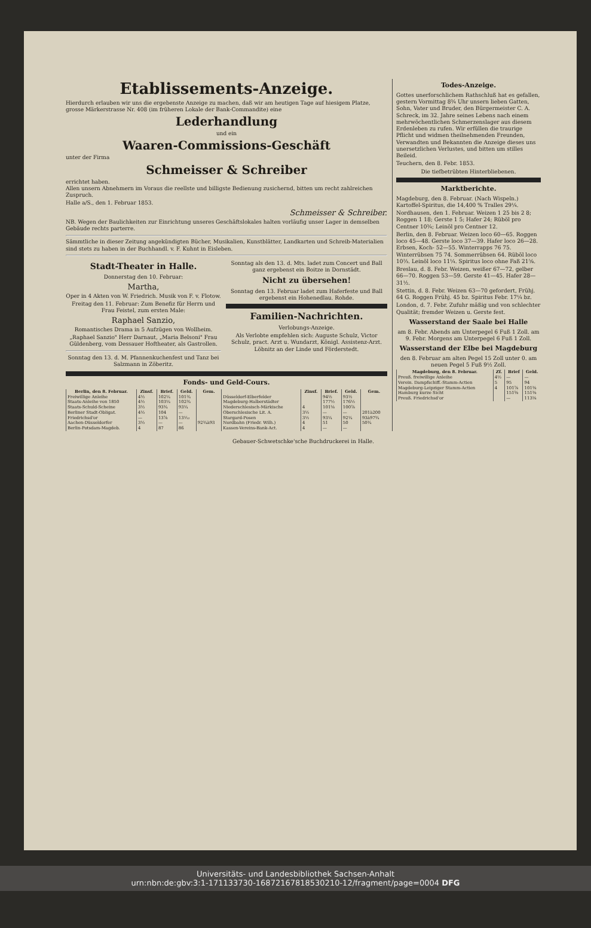Etablissements-Anzeige.
Hierdurch erlauben wir uns die ergebenste Anzeige zu machen, daß wir am heutigen Tage auf hiesigem Platze, grosse Märkerstrasse Nr. 408 (im früheren Lokale der Bank-Commandite) eine
Lederhandlung
und ein
Waaren-Commissions-Geschäft
unter der Firma
Schmeisser & Schreiber
errichtet haben.
Allen unsern Abnehmern im Voraus die reellste und billigste Bedienung zusichernd, bitten um recht zahlreichen Zuspruch.
Halle a/S., den 1. Februar 1853.
Schmeisser & Schreiber.
NB. Wegen der Baulichkeiten zur Einrichtung unseres Geschäftslokales halten vorläufig unser Lager in demselben Gebäude rechts parterre.
Sämmtliche in dieser Zeitung angekündigten Bücher, Musikalien, Kunstblätter, Landkarten und Schreib-Materialien sind stets zu haben in der Buchhandl. v. F. Kuhnt in Eisleben.
Stadt-Theater in Halle.
Donnerstag den 10. Februar:
Martha,
Oper in 4 Akten von W. Friedrich. Musik von F. v. Flotow.
Freitag den 11. Februar: Zum Benefiz für Herrn und Frau Feistel, zum ersten Male:
Raphael Sanzio,
Romantisches Drama in 5 Aufzügen von Wollheim.
„Raphael Sanzio" Herr Darnaut, „Maria Belsoni" Frau Güldenberg, vom Dessauer Hoftheater, als Gastrollen.
Sonntag den 13. d. M. Pfannenkuchenfest und Tanz bei Salzmann in Zöberitz.
Sonntag als den 13. d. Mts. ladet zum Concert und Ball ganz ergebenst ein Boitze in Dornstädt.
Nicht zu übersehen!
Sonntag den 13. Februar ladet zum Haferfeste und Ball ergebenst ein Hohenedlau. Rohde.
Familien-Nachrichten.
Verlobungs-Anzeige.
Als Verlobte empfehlen sich: Auguste Schulz, Victor Schulz, pract. Arzt u. Wundarzt, Königl. Assistenz-Arzt. Löbnitz an der Linde und Förderstedt.
Fonds- und Geld-Cours.
| Berlin, den 8. Februar. | Zinsf. | Brief. | Geld. | Gem. | | Zinsf. | Brief. | Geld. | Gem. |
| --- | --- | --- | --- | --- | --- | --- | --- | --- | --- |
| Freiwillige Anleihe | 4½ | 102¼ | 101¾ | | Düsseldorf-Elberfelder | | 94½ | 93½ | |
| Staats-Anleihe von 1850 | 4½ | 103¼ | 102¾ | | Magdeburg-Halberstädter | | 177½ | 176½ | |
| Staats-Schuld-Scheine | 3½ | 93¾ | 93¼ | | Niederschlesisch-Märkische | 4 | 101⅛ | 100⅞ | |
| Berliner Stadt-Obligat. | 4½ | 104 | — | | Oberschlesische Lit. A. | 3½ | — | — | 201à200 |
| Friedrichsd'or | — | 13⅞ | 13⅟₁₂ | | Stargard-Posen | 3½ | 93¼ | 92¼ | 93à97¾ |
| Aachen-Düsseldorfer | 3½ | — | — | 92¾à93 | Nordbahn (Friedr. Wilh.) | 4 | 51 | 50 | 50¾ |
| Berlin-Potsdam-Magdeb. | 4 | 87 | 86 | | Kassen-Vereins-Bank-Act. | 4 | — | — | |
Todes-Anzeige.
Gottes unerforschlichem Rathschluß hat es gefallen, gestern Vormittag 8¾ Uhr unsern lieben Gatten, Sohn, Vater und Bruder, den Bürgermeister C. A. Schreck, im 32. Jahre seines Lebens nach einem mehrwöchentlichen Schmerzenslager aus diesem Erdenleben zu rufen. Wir erfüllen die traurige Pflicht und widmen theilnehmenden Freunden, Verwandten und Bekannten die Anzeige dieses uns unersetzlichen Verlustes, und bitten um stilles Beileid.
Teuchern, den 8. Febr. 1853.
Die tiefbetrübten Hinterbliebenen.
Marktberichte.
Magdeburg, den 8. Februar. (Nach Wispeln.) Kartoffel-Spiritus, die 14,400 % Tralles 29¼.
Nordhausen, den 1. Februar. Weizen 1 25 bis 2 8; Roggen 1 18; Gerste 1 5; Hafer 24; Rüböl pro Centner 10¾; Leinöl pro Centner 12.
Berlin, den 8. Februar. Weizen loco 60—65. Roggen loco 45—48. Gerste loco 37—39. Hafer loco 26—28. Erbsen, Koch- 52—55. Winterrapps 76 75. Winterrübsen 75 74. Sommerrübsen 64. Rüböl loco 10⅔. Leinöl loco 11¼. Spiritus loco ohne Faß 21⅝.
Breslau, d. 8. Febr. Weizen, weißer 67—72, gelber 66—70. Roggen 53—59. Gerste 41—45. Hafer 28—31½.
Stettin, d. 8. Febr. Weizen 63—70 gefordert, Frühj. 64 G. Roggen Frühj. 45 bz. Spiritus Febr. 17¼ bz.
London, d. 7. Febr. Zufuhr mäßig und von schlechter Qualität; fremder Weizen u. Gerste fest.
Wasserstand der Saale bei Halle
am 8. Febr. Abends am Unterpegel 6 Fuß 1 Zoll. am 9. Febr. Morgens am Unterpegel 6 Fuß 1 Zoll.
Wasserstand der Elbe bei Magdeburg
den 8. Februar am alten Pegel 15 Zoll unter 0. am neuen Pegel 5 Fuß 9½ Zoll.
| Magdeburg, den 8. Februar. | Zf. | Brief | Geld. |
| --- | --- | --- | --- |
| Preuß. freiwillige Anleihe | 4½ | — | — |
| Verein. Dampfschiff.-Stamm-Actien | 5 | 95 | 94 |
| Magdeburg-Leipziger Stamm-Actien | 4 | 101⅞ | 101⅜ |
| Hamburg kurze Sicht | | 151⅝ | 151⅜ |
| Preuß. Friedrichsd'or | | — | 113⅛ |
Gebauer-Schwetschke'sche Buchdruckerei in Halle.
Universitäts- und Landesbibliothek Sachsen-Anhalt
urn:nbn:de:gbv:3:1-171133730-16872167818530210-12/fragment/page=0004 DFG